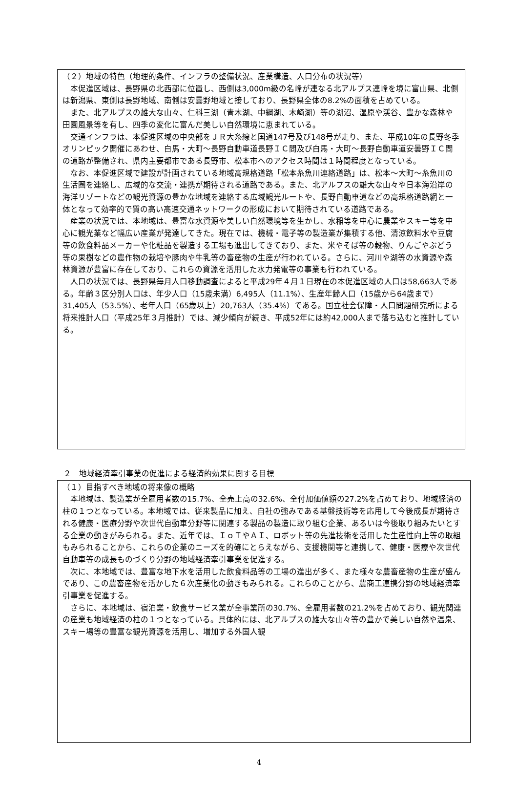（２）地域の特色（地理的条件、インフラの整備状況、産業構造、人口分布の状況等）
本促進区域は、長野県の北西部に位置し、西側は3,000m級の名峰が連なる北アルプス連峰を境に富山県、北側は新潟県、東側は長野地域、南側は安曇野地域と接しており、長野県全体の8.2%の面積を占めている。
また、北アルプスの雄大な山々、仁科三湖（青木湖、中綱湖、木崎湖）等の湖沼、湿原や渓谷、豊かな森林や田園風景等を有し、四季の変化に富んだ美しい自然環境に恵まれている。
交通インフラは、本促進区域の中央部をＪＲ大糸線と国道147号及び148号が走り、また、平成10年の長野冬季オリンピック開催にあわせ、白馬・大町～長野自動車道長野ＩＣ間及び白馬・大町～長野自動車道安曇野ＩＣ間の道路が整備され、県内主要都市である長野市、松本市へのアクセス時間は１時間程度となっている。
なお、本促進区域で建設が計画されている地域高規格道路「松本糸魚川連絡道路」は、松本～大町～糸魚川の生活圏を連絡し、広域的な交流・連携が期待される道路である。また、北アルプスの雄大な山々や日本海沿岸の海洋リゾートなどの観光資源の豊かな地域を連絡する広域観光ルートや、長野自動車道などの高規格道路網と一体となって効率的で質の高い高速交通ネットワークの形成において期待されている道路である。
産業の状況では、本地域は、豊富な水資源や美しい自然環境等を生かし、水稲等を中心に農業やスキー等を中心に観光業など幅広い産業が発達してきた。現在では、機械・電子等の製造業が集積する他、清涼飲料水や豆腐等の飲食料品メーカーや化粧品を製造する工場も進出してきており、また、米やそば等の穀物、りんごやぶどう等の果樹などの農作物の栽培や豚肉や牛乳等の畜産物の生産が行われている。さらに、河川や湖等の水資源や森林資源が豊富に存在しており、これらの資源を活用した水力発電等の事業も行われている。
人口の状況では、長野県毎月人口移動調査によると平成29年４月１日現在の本促進区域の人口は58,663人である。年齢３区分別人口は、年少人口（15歳未満）6,495人（11.1%）、生産年齢人口（15歳から64歳まで）31,405人（53.5%）、老年人口（65歳以上）20,763人（35.4%）である。国立社会保障・人口問題研究所による将来推計人口（平成25年３月推計）では、減少傾向が続き、平成52年には約42,000人まで落ち込むと推計している。
２　地域経済牽引事業の促進による経済的効果に関する目標
（１）目指すべき地域の将来像の概略
本地域は、製造業が全雇用者数の15.7%、全売上高の32.6%、全付加価値額の27.2%を占めており、地域経済の柱の１つとなっている。本地域では、従来製品に加え、自社の強みである基盤技術等を応用して今後成長が期待される健康・医療分野や次世代自動車分野等に関連する製品の製造に取り組む企業、あるいは今後取り組みたいとする企業の動きがみられる。また、近年では、ＩｏＴやＡＩ、ロボット等の先進技術を活用した生産性向上等の取組もみられることから、これらの企業のニーズを的確にとらえながら、支援機関等と連携して、健康・医療や次世代自動車等の成長ものづくり分野の地域経済牽引事業を促進する。
次に、本地域では、豊富な地下水を活用した飲食料品等の工場の進出が多く、また様々な農畜産物の生産が盛んであり、この農畜産物を活かした６次産業化の動きもみられる。これらのことから、農商工連携分野の地域経済牽引事業を促進する。
さらに、本地域は、宿泊業・飲食サービス業が全事業所の30.7%、全雇用者数の21.2%を占めており、観光関連の産業も地域経済の柱の１つとなっている。具体的には、北アルプスの雄大な山々等の豊かで美しい自然や温泉、スキー場等の豊富な観光資源を活用し、増加する外国人観
4